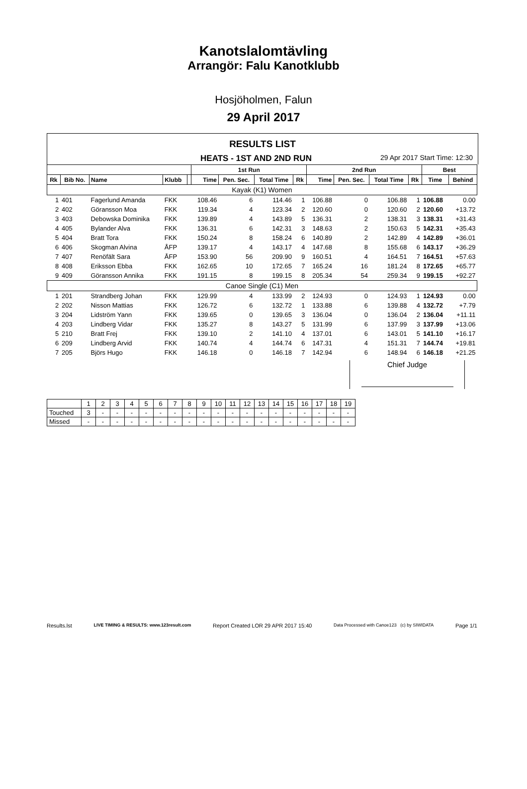Kanotslalomtävling
Arrangör: Falu Kanotklubb
Hosjöholmen, Falun
29 April 2017
RESULTS LIST
HEATS - 1ST AND 2ND RUN
29 Apr 2017 Start Time: 12:30
| | | | | | 1st Run | | | | 2nd Run | | | | Best | |
| --- | --- | --- | --- | --- | --- | --- | --- | --- | --- | --- | --- | --- | --- | --- |
| Rk | Bib No. | Name | Klubb | | Time | Pen. Sec. | Total Time | Rk | Time | Pen. Sec. | Total Time | Rk | Time | Behind |
| Kayak (K1) Women | | | | | | | | | | | | | | |
| 1 | 401 | Fagerlund Amanda | FKK | | 108.46 | 6 | 114.46 | 1 | 106.88 | 0 | 106.88 | 1 | 106.88 | 0.00 |
| 2 | 402 | Göransson Moa | FKK | | 119.34 | 4 | 123.34 | 2 | 120.60 | 0 | 120.60 | 2 | 120.60 | +13.72 |
| 3 | 403 | Debowska Dominika | FKK | | 139.89 | 4 | 143.89 | 5 | 136.31 | 2 | 138.31 | 3 | 138.31 | +31.43 |
| 4 | 405 | Bylander Alva | FKK | | 136.31 | 6 | 142.31 | 3 | 148.63 | 2 | 150.63 | 5 | 142.31 | +35.43 |
| 5 | 404 | Bratt Tora | FKK | | 150.24 | 8 | 158.24 | 6 | 140.89 | 2 | 142.89 | 4 | 142.89 | +36.01 |
| 6 | 406 | Skogman Alvina | ÅFP | | 139.17 | 4 | 143.17 | 4 | 147.68 | 8 | 155.68 | 6 | 143.17 | +36.29 |
| 7 | 407 | Renöfält Sara | ÅFP | | 153.90 | 56 | 209.90 | 9 | 160.51 | 4 | 164.51 | 7 | 164.51 | +57.63 |
| 8 | 408 | Eriksson Ebba | FKK | | 162.65 | 10 | 172.65 | 7 | 165.24 | 16 | 181.24 | 8 | 172.65 | +65.77 |
| 9 | 409 | Göransson Annika | FKK | | 191.15 | 8 | 199.15 | 8 | 205.34 | 54 | 259.34 | 9 | 199.15 | +92.27 |
| Canoe Single (C1) Men | | | | | | | | | | | | | | |
| 1 | 201 | Strandberg Johan | FKK | | 129.99 | 4 | 133.99 | 2 | 124.93 | 0 | 124.93 | 1 | 124.93 | 0.00 |
| 2 | 202 | Nisson Mattias | FKK | | 126.72 | 6 | 132.72 | 1 | 133.88 | 6 | 139.88 | 4 | 132.72 | +7.79 |
| 3 | 204 | Lidström Yann | FKK | | 139.65 | 0 | 139.65 | 3 | 136.04 | 0 | 136.04 | 2 | 136.04 | +11.11 |
| 4 | 203 | Lindberg Vidar | FKK | | 135.27 | 8 | 143.27 | 5 | 131.99 | 6 | 137.99 | 3 | 137.99 | +13.06 |
| 5 | 210 | Bratt Frej | FKK | | 139.10 | 2 | 141.10 | 4 | 137.01 | 6 | 143.01 | 5 | 141.10 | +16.17 |
| 6 | 209 | Lindberg Arvid | FKK | | 140.74 | 4 | 144.74 | 6 | 147.31 | 4 | 151.31 | 7 | 144.74 | +19.81 |
| 7 | 205 | Björs Hugo | FKK | | 146.18 | 0 | 146.18 | 7 | 142.94 | 6 | 148.94 | 6 | 146.18 | +21.25 |
Chief Judge
| | 1 | 2 | 3 | 4 | 5 | 6 | 7 | 8 | 9 | 10 | 11 | 12 | 13 | 14 | 15 | 16 | 17 | 18 | 19 |
| Touched | 3 | - | - | - | - | - | - | - | - | - | - | - | - | - | - | - | - | - | - |
| Missed | - | - | - | - | - | - | - | - | - | - | - | - | - | - | - | - | - | - | - |
Results.lst LIVE TIMING & RESULTS: www.123result.com Report Created LOR 29 APR 2017 15:40 Data Processed with Canoe123 (c) by SIWIDATA Page 1/1